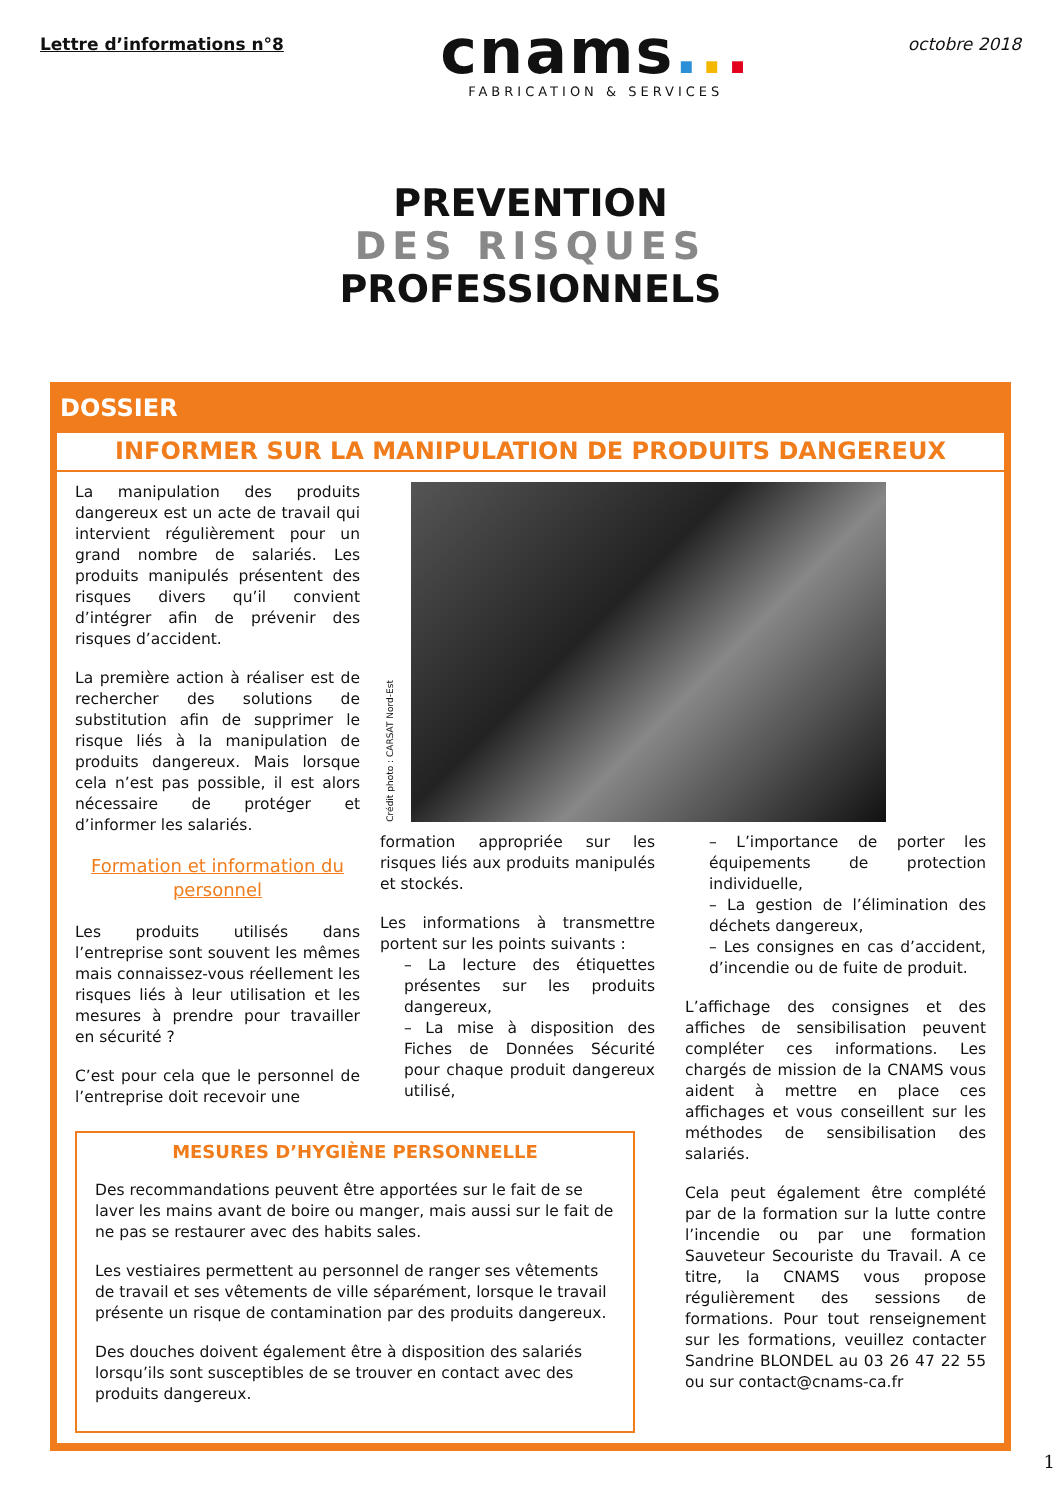Lettre d’informations n°8
cnams...
FABRICATION & SERVICES
octobre 2018
PREVENTION
DES RISQUES
PROFESSIONNELS
DOSSIER
INFORMER SUR LA MANIPULATION DE PRODUITS DANGEREUX
La manipulation des produits dangereux est un acte de travail qui intervient régulièrement pour un grand nombre de salariés. Les produits manipulés présentent des risques divers qu’il convient d’intégrer afin de prévenir des risques d’accident.
La première action à réaliser est de rechercher des solutions de substitution afin de supprimer le risque liés à la manipulation de produits dangereux. Mais lorsque cela n’est pas possible, il est alors nécessaire de protéger et d’informer les salariés.
Formation et information du personnel
Les produits utilisés dans l’entreprise sont souvent les mêmes mais connaissez-vous réellement les risques liés à leur utilisation et les mesures à prendre pour travailler en sécurité ?
C’est pour cela que le personnel de l’entreprise doit recevoir une
Crédit photo : CARSAT Nord-Est
formation appropriée sur les risques liés aux produits manipulés et stockés.
Les informations à transmettre portent sur les points suivants :
– La lecture des étiquettes présentes sur les produits dangereux,
– La mise à disposition des Fiches de Données Sécurité pour chaque produit dangereux utilisé,
– L’importance de porter les équipements de protection individuelle,
– La gestion de l’élimination des déchets dangereux,
– Les consignes en cas d’accident, d’incendie ou de fuite de produit.
L’affichage des consignes et des affiches de sensibilisation peuvent compléter ces informations. Les chargés de mission de la CNAMS vous aident à mettre en place ces affichages et vous conseillent sur les méthodes de sensibilisation des salariés.
Cela peut également être complété par de la formation sur la lutte contre l’incendie ou par une formation Sauveteur Secouriste du Travail. A ce titre, la CNAMS vous propose régulièrement des sessions de formations. Pour tout renseignement sur les formations, veuillez contacter Sandrine BLONDEL au 03 26 47 22 55 ou sur contact@cnams-ca.fr
MESURES D’HYGIÈNE PERSONNELLE
Des recommandations peuvent être apportées sur le fait de se laver les mains avant de boire ou manger, mais aussi sur le fait de ne pas se restaurer avec des habits sales.
Les vestiaires permettent au personnel de ranger ses vêtements de travail et ses vêtements de ville séparément, lorsque le travail présente un risque de contamination par des produits dangereux.
Des douches doivent également être à disposition des salariés lorsqu’ils sont susceptibles de se trouver en contact avec des produits dangereux.
1